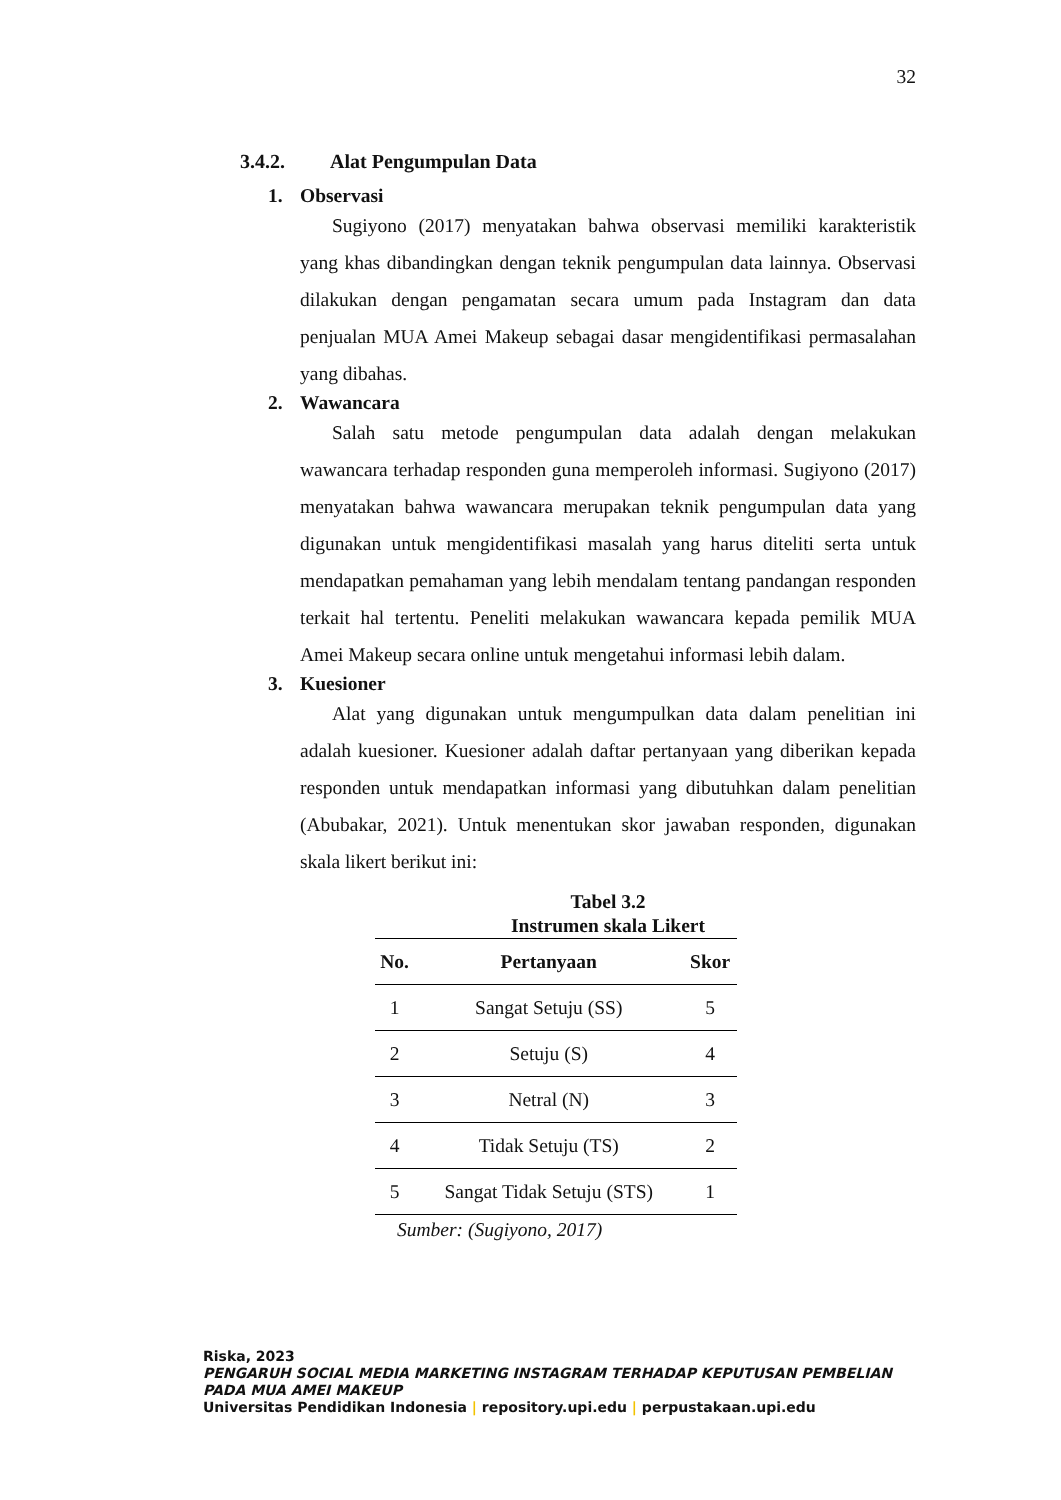32
3.4.2. Alat Pengumpulan Data
1. Observasi
Sugiyono (2017) menyatakan bahwa observasi memiliki karakteristik yang khas dibandingkan dengan teknik pengumpulan data lainnya. Observasi dilakukan dengan pengamatan secara umum pada Instagram dan data penjualan MUA Amei Makeup sebagai dasar mengidentifikasi permasalahan yang dibahas.
2. Wawancara
Salah satu metode pengumpulan data adalah dengan melakukan wawancara terhadap responden guna memperoleh informasi. Sugiyono (2017) menyatakan bahwa wawancara merupakan teknik pengumpulan data yang digunakan untuk mengidentifikasi masalah yang harus diteliti serta untuk mendapatkan pemahaman yang lebih mendalam tentang pandangan responden terkait hal tertentu. Peneliti melakukan wawancara kepada pemilik MUA Amei Makeup secara online untuk mengetahui informasi lebih dalam.
3. Kuesioner
Alat yang digunakan untuk mengumpulkan data dalam penelitian ini adalah kuesioner. Kuesioner adalah daftar pertanyaan yang diberikan kepada responden untuk mendapatkan informasi yang dibutuhkan dalam penelitian (Abubakar, 2021). Untuk menentukan skor jawaban responden, digunakan skala likert berikut ini:
Tabel 3.2
Instrumen skala Likert
| No. | Pertanyaan | Skor |
| --- | --- | --- |
| 1 | Sangat Setuju (SS) | 5 |
| 2 | Setuju (S) | 4 |
| 3 | Netral (N) | 3 |
| 4 | Tidak Setuju (TS) | 2 |
| 5 | Sangat Tidak Setuju (STS) | 1 |
Sumber: (Sugiyono, 2017)
Riska, 2023
PENGARUH SOCIAL MEDIA MARKETING INSTAGRAM TERHADAP KEPUTUSAN PEMBELIAN PADA MUA AMEI MAKEUP
Universitas Pendidikan Indonesia | repository.upi.edu | perpustakaan.upi.edu